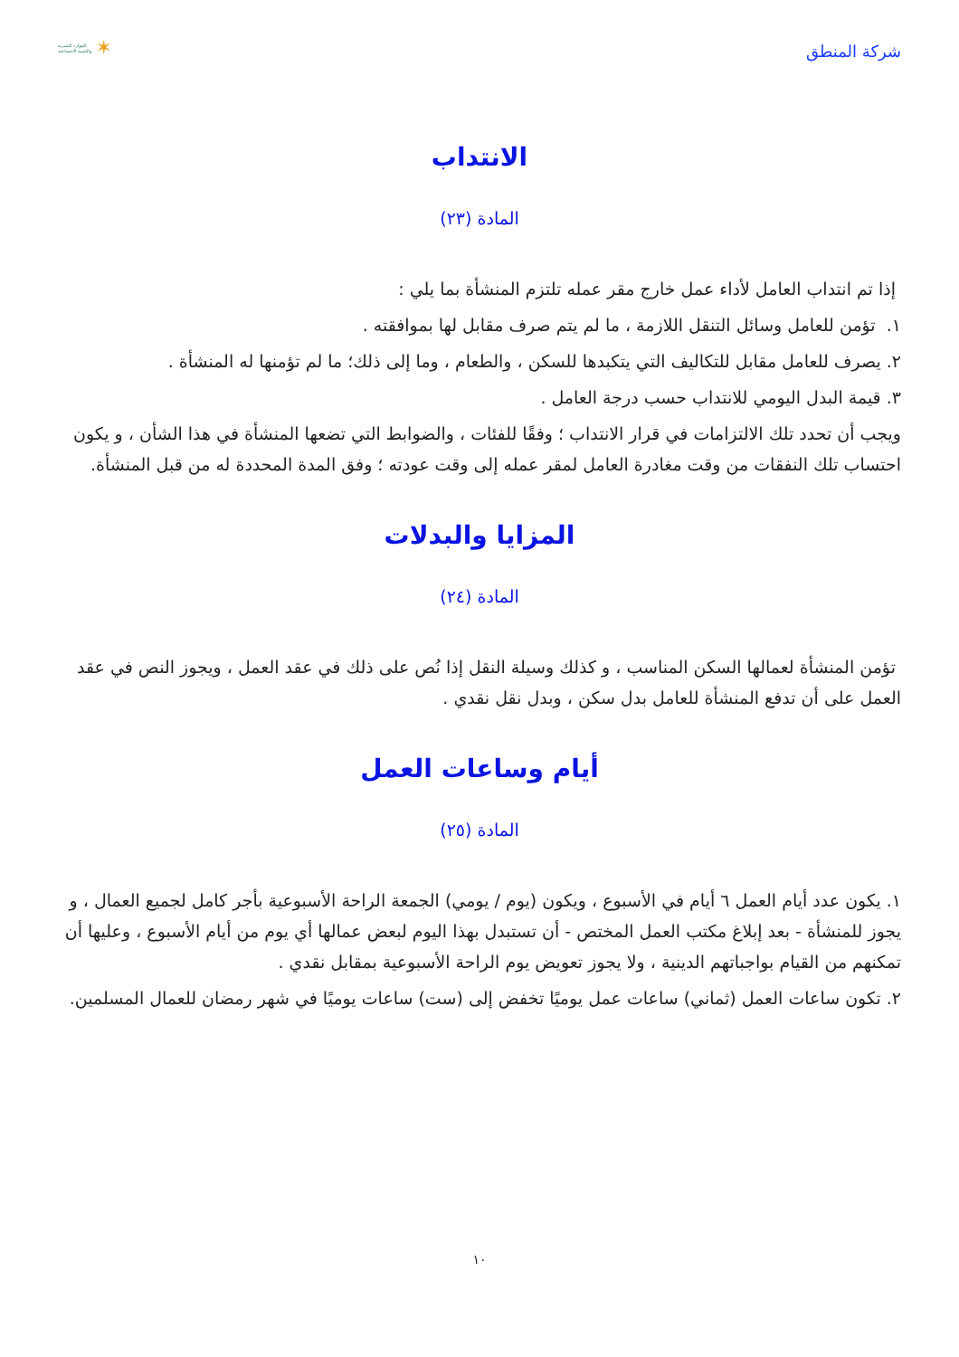شركة المنطق
الموارد البشرية
والتنمية الاجتماعية ✶
الانتداب
المادة (٢٣)
إذا تم انتداب العامل لأداء عمل خارج مقر عمله تلتزم المنشأة بما يلي :
١. تؤمن للعامل وسائل التنقل اللازمة ، ما لم يتم صرف مقابل لها بموافقته .
٢. يصرف للعامل مقابل للتكاليف التي يتكبدها للسكن ، والطعام ، وما إلى ذلك؛ ما لم تؤمنها له المنشأة .
٣. قيمة البدل اليومي للانتداب حسب درجة العامل .
ويجب أن تحدد تلك الالتزامات في قرار الانتداب ؛ وفقًا للفئات ، والضوابط التي تضعها المنشأة في هذا الشأن ، و يكون احتساب تلك النفقات من وقت مغادرة العامل لمقر عمله إلى وقت عودته ؛ وفق المدة المحددة له من قبل المنشأة.
المزايا والبدلات
المادة (٢٤)
تؤمن المنشأة لعمالها السكن المناسب ، و كذلك وسيلة النقل إذا نُص على ذلك في عقد العمل ، ويجوز النص في عقد العمل على أن تدفع المنشأة للعامل بدل سكن ، وبدل نقل نقدي .
أيام وساعات العمل
المادة (٢٥)
١. يكون عدد أيام العمل ٦ أيام في الأسبوع ، ويكون (يوم / يومي) الجمعة الراحة الأسبوعية بأجر كامل لجميع العمال ، و يجوز للمنشأة - بعد إبلاغ مكتب العمل المختص - أن تستبدل بهذا اليوم لبعض عمالها أي يوم من أيام الأسبوع ، وعليها أن تمكنهم من القيام بواجباتهم الدينية ، ولا يجوز تعويض يوم الراحة الأسبوعية بمقابل نقدي .
٢. تكون ساعات العمل (ثماني) ساعات عمل يوميًا تخفض إلى (ست) ساعات يوميًا في شهر رمضان للعمال المسلمين.
١٠